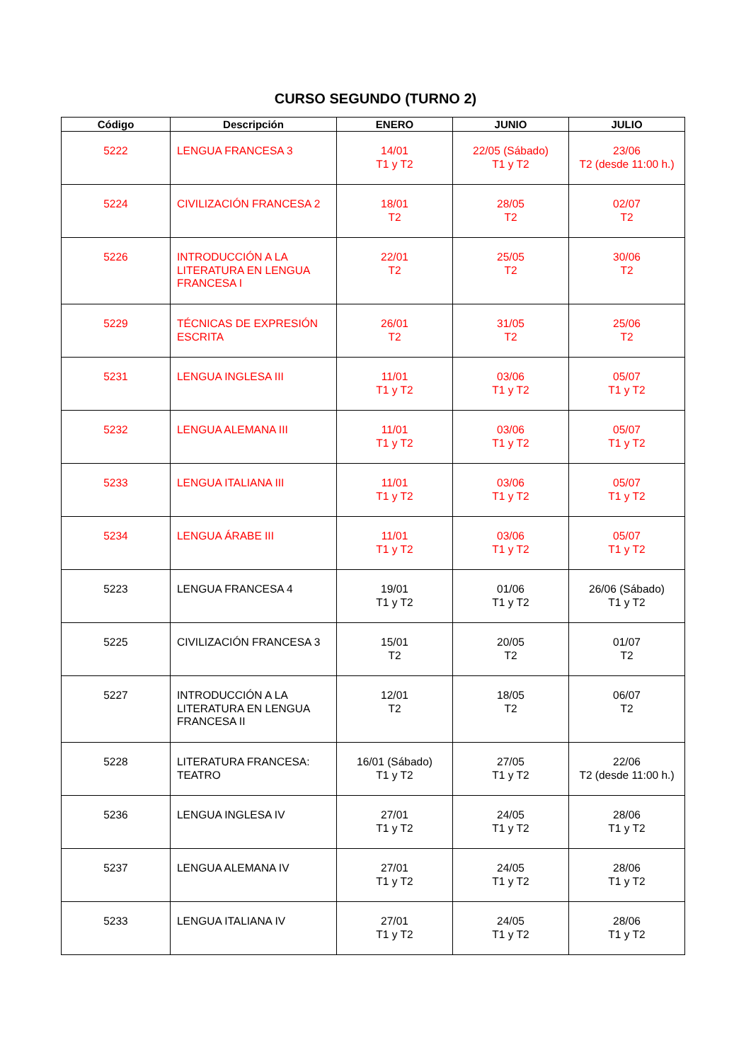CURSO SEGUNDO (TURNO 2)
| Código | Descripción | ENERO | JUNIO | JULIO |
| --- | --- | --- | --- | --- |
| 5222 | LENGUA FRANCESA 3 | 14/01 T1 y T2 | 22/05 (Sábado) T1 y T2 | 23/06 T2 (desde 11:00 h.) |
| 5224 | CIVILIZACIÓN FRANCESA 2 | 18/01 T2 | 28/05 T2 | 02/07 T2 |
| 5226 | INTRODUCCIÓN A LA LITERATURA EN LENGUA FRANCESA I | 22/01 T2 | 25/05 T2 | 30/06 T2 |
| 5229 | TÉCNICAS DE EXPRESIÓN ESCRITA | 26/01 T2 | 31/05 T2 | 25/06 T2 |
| 5231 | LENGUA INGLESA III | 11/01 T1 y T2 | 03/06 T1 y T2 | 05/07 T1 y T2 |
| 5232 | LENGUA ALEMANA III | 11/01 T1 y T2 | 03/06 T1 y T2 | 05/07 T1 y T2 |
| 5233 | LENGUA ITALIANA III | 11/01 T1 y T2 | 03/06 T1 y T2 | 05/07 T1 y T2 |
| 5234 | LENGUA ÁRABE III | 11/01 T1 y T2 | 03/06 T1 y T2 | 05/07 T1 y T2 |
| 5223 | LENGUA FRANCESA 4 | 19/01 T1 y T2 | 01/06 T1 y T2 | 26/06 (Sábado) T1 y T2 |
| 5225 | CIVILIZACIÓN FRANCESA 3 | 15/01 T2 | 20/05 T2 | 01/07 T2 |
| 5227 | INTRODUCCIÓN A LA LITERATURA EN LENGUA FRANCESA II | 12/01 T2 | 18/05 T2 | 06/07 T2 |
| 5228 | LITERATURA FRANCESA: TEATRO | 16/01 (Sábado) T1 y T2 | 27/05 T1 y T2 | 22/06 T2 (desde 11:00 h.) |
| 5236 | LENGUA INGLESA IV | 27/01 T1 y T2 | 24/05 T1 y T2 | 28/06 T1 y T2 |
| 5237 | LENGUA ALEMANA IV | 27/01 T1 y T2 | 24/05 T1 y T2 | 28/06 T1 y T2 |
| 5233 | LENGUA ITALIANA IV | 27/01 T1 y T2 | 24/05 T1 y T2 | 28/06 T1 y T2 |